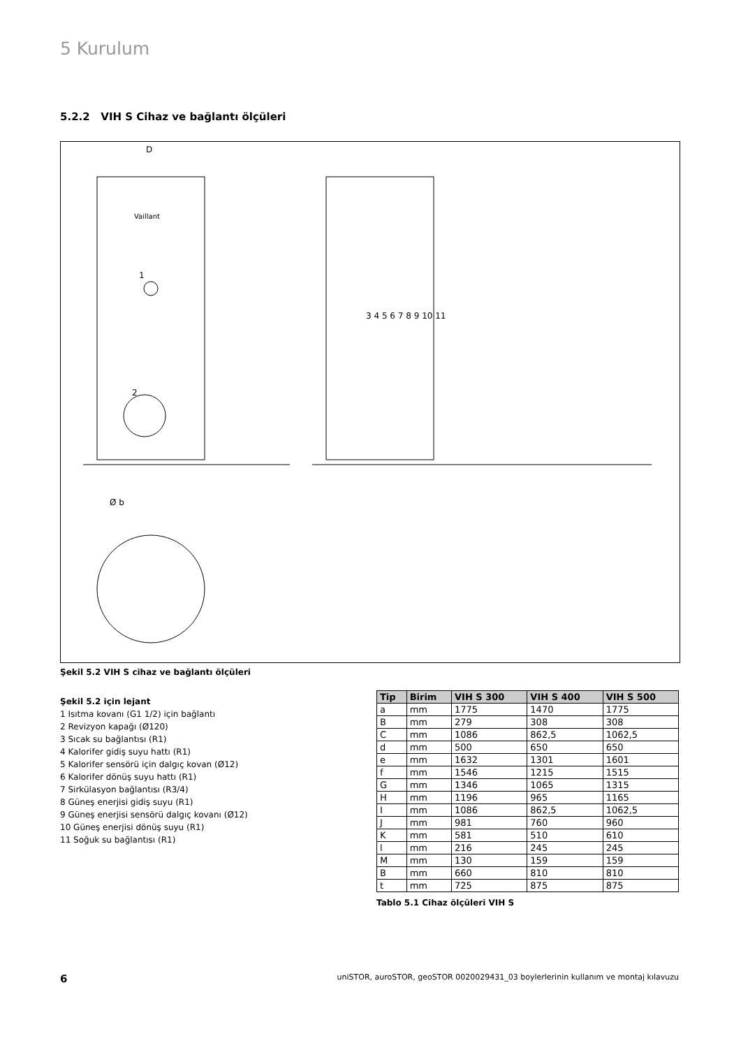5 Kurulum
5.2.2 VIH S Cihaz ve bağlantı ölçüleri
D
Vaillant
1
2
3 4 5 6 7 8 9 10 11
Ø b
Şekil 5.2 VIH S cihaz ve bağlantı ölçüleri
Şekil 5.2 için lejant
1 Isıtma kovanı (G1 1/2) için bağlantı
2 Revizyon kapağı (Ø120)
3 Sıcak su bağlantısı (R1)
4 Kalorifer gidiş suyu hattı (R1)
5 Kalorifer sensörü için dalgıç kovan (Ø12)
6 Kalorifer dönüş suyu hattı (R1)
7 Sirkülasyon bağlantısı (R3/4)
8 Güneş enerjisi gidiş suyu (R1)
9 Güneş enerjisi sensörü dalgıç kovanı (Ø12)
10 Güneş enerjisi dönüş suyu (R1)
11 Soğuk su bağlantısı (R1)
| Tip | Birim | VIH S 300 | VIH S 400 | VIH S 500 |
| --- | --- | --- | --- | --- |
| a | mm | 1775 | 1470 | 1775 |
| B | mm | 279 | 308 | 308 |
| C | mm | 1086 | 862,5 | 1062,5 |
| d | mm | 500 | 650 | 650 |
| e | mm | 1632 | 1301 | 1601 |
| f | mm | 1546 | 1215 | 1515 |
| G | mm | 1346 | 1065 | 1315 |
| H | mm | 1196 | 965 | 1165 |
| I | mm | 1086 | 862,5 | 1062,5 |
| J | mm | 981 | 760 | 960 |
| K | mm | 581 | 510 | 610 |
| l | mm | 216 | 245 | 245 |
| M | mm | 130 | 159 | 159 |
| B | mm | 660 | 810 | 810 |
| t | mm | 725 | 875 | 875 |
Tablo 5.1 Cihaz ölçüleri VIH S
6 uniSTOR, auroSTOR, geoSTOR 0020029431_03 boylerlerinin kullanım ve montaj kılavuzu